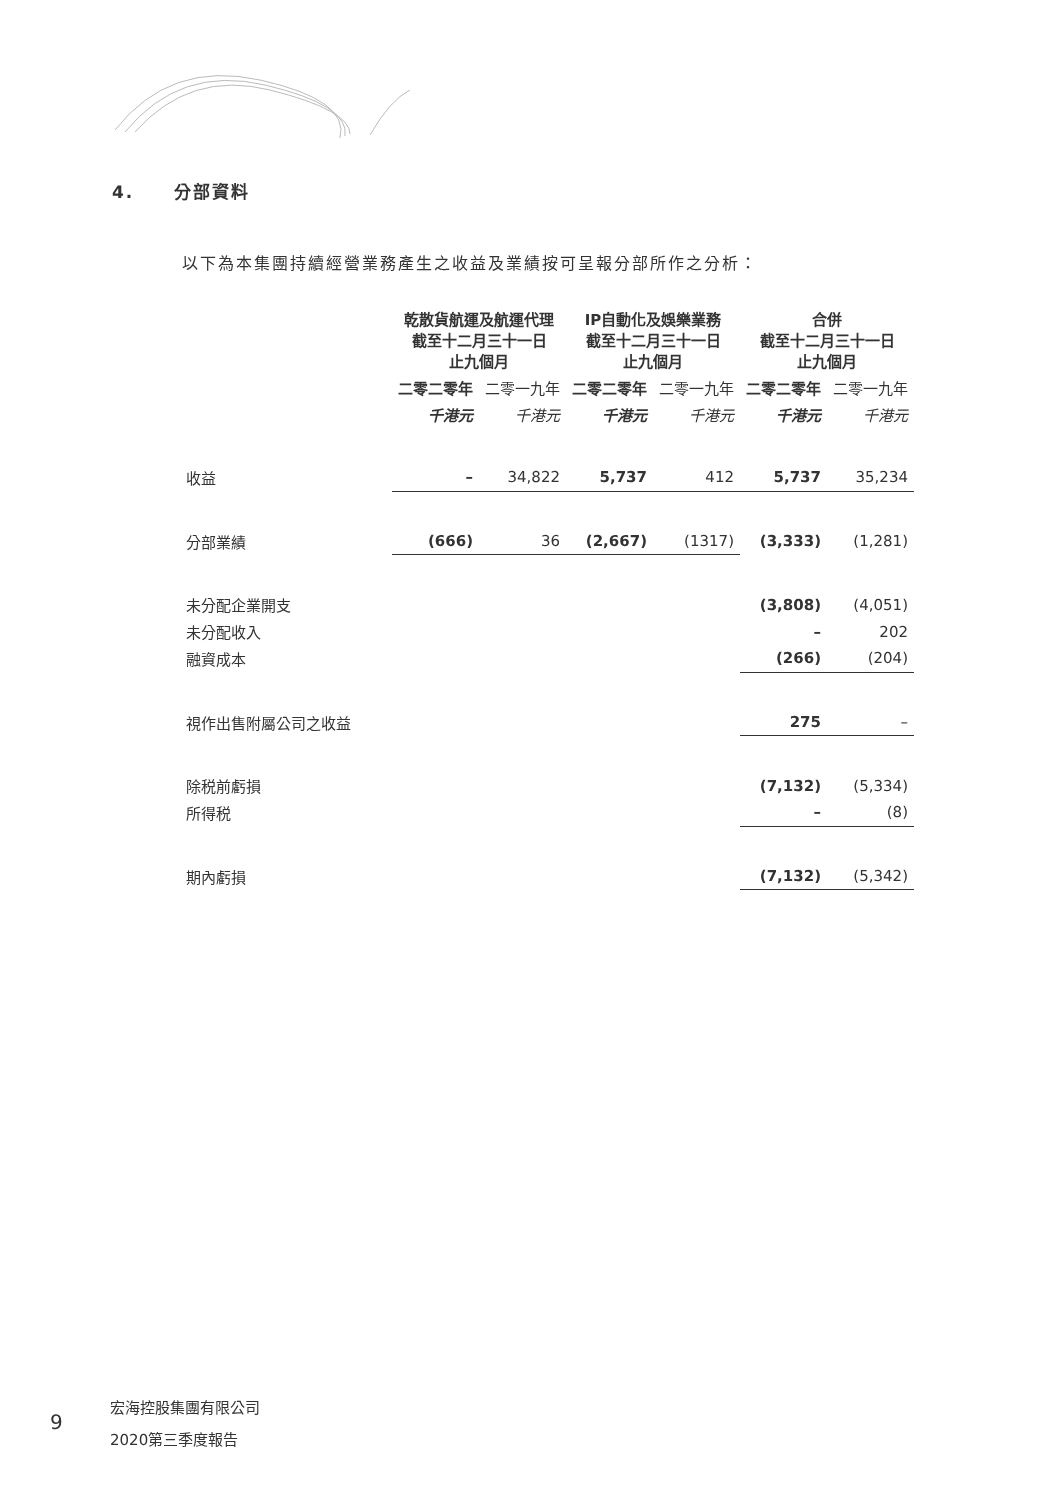4. 分部資料
以下為本集團持續經營業務產生之收益及業績按可呈報分部所作之分析：
| | 乾散貨航運及航運代理 截至十二月三十一日 止九個月 | | IP自動化及娛樂業務 截至十二月三十一日 止九個月 | | 合併 截至十二月三十一日 止九個月 | |
| --- | --- | --- | --- | --- | --- | --- |
| | 二零二零年 | 二零一九年 | 二零二零年 | 二零一九年 | 二零二零年 | 二零一九年 |
| | 千港元 | 千港元 | 千港元 | 千港元 | 千港元 | 千港元 |
| 收益 | – | 34,822 | 5,737 | 412 | 5,737 | 35,234 |
| 分部業績 | (666) | 36 | (2,667) | (1317) | (3,333) | (1,281) |
| 未分配企業開支 | | | | | (3,808) | (4,051) |
| 未分配收入 | | | | | – | 202 |
| 融資成本 | | | | | (266) | (204) |
| 視作出售附屬公司之收益 | | | | | 275 | – |
| 除税前虧損 | | | | | (7,132) | (5,334) |
| 所得税 | | | | | – | (8) |
| 期內虧損 | | | | | (7,132) | (5,342) |
9
宏海控股集團有限公司
2020第三季度報告